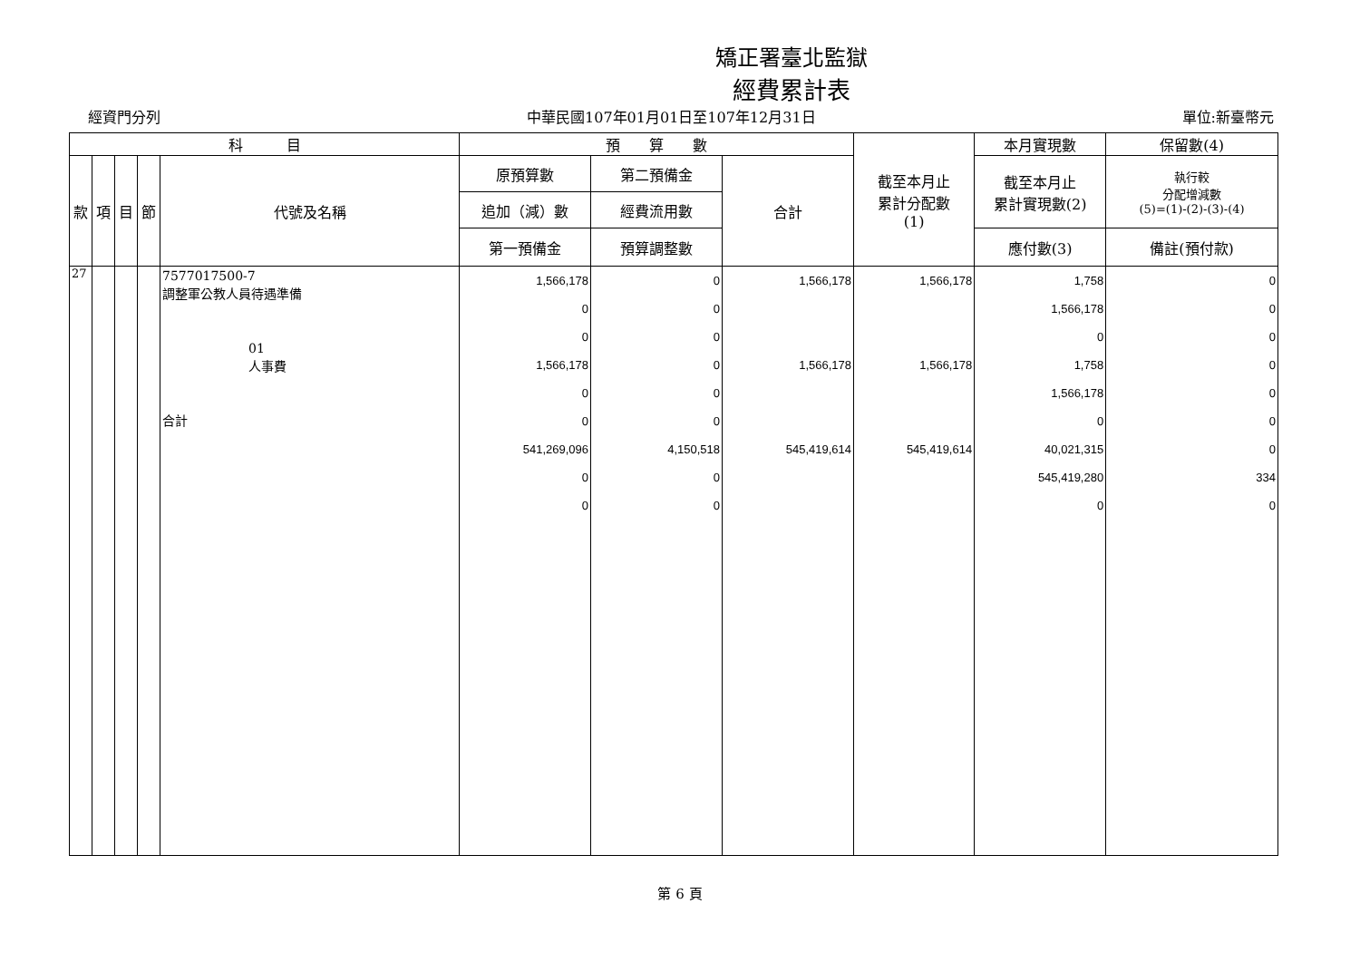矯正署臺北監獄
經費累計表
經資門分列 中華民國107年01月01日至107年12月31日 單位:新臺幣元
| 科 目 | | | | | 預 算 數 | | | 截至本月止 累計分配數 (1) | 本月實現數 | 保留數(4) |
| --- | --- | --- | --- | --- | --- | --- | --- | --- | --- | --- |
| 款 | 項 | 目 | 節 | 代號及名稱 | 原預算數 | 第二預備金 | 合計 | | 截至本月止 累計實現數(2) | 執行較 分配增減數 (5)=(1)-(2)-(3)-(4) |
| | | | | | 追加（減）數 | 經費流用數 | | | | |
| | | | | | 第一預備金 | 預算調整數 | | | 應付數(3) | 備註(預付款) |
| 27 | | | | 7577017500-7 調整軍公教人員待遇準備 01 人事費 合計 | 1,566,178 0 0 1,566,178 0 0 541,269,096 0 0 | 0 0 0 0 0 0 4,150,518 0 0 | 1,566,178 1,566,178 545,419,614 | 1,566,178 1,566,178 545,419,614 | 1,758 1,566,178 0 1,758 1,566,178 0 40,021,315 545,419,280 0 | 0 0 0 0 0 0 0 334 0 |
第 6 頁